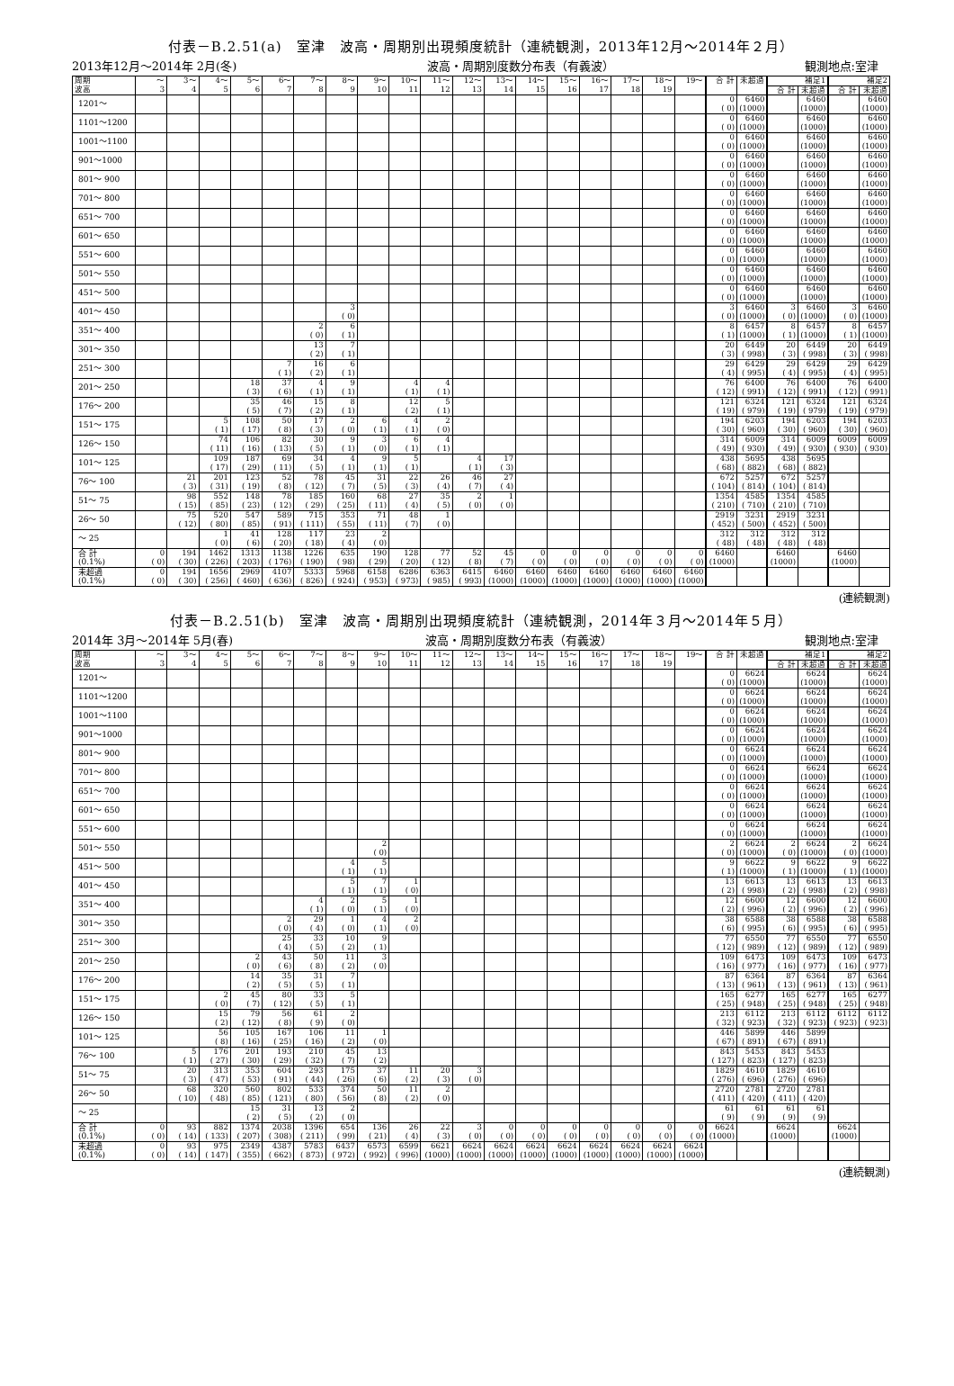付表－B.2.51(a)　室津　波高・周期別出現頻度統計（連続観測，2013年12月～2014年２月）
2013年12月～2014年 2月(冬) 波高・周期別度数分布表（有義波） 観測地点:室津　
| 周期 波高 | ～ 3 | 3～ 4 | 4～ 5 | 5～ 6 | 6～ 7 | 7～ 8 | 8～ 9 | 9～ 10 | 10～ 11 | 11～ 12 | 12～ 13 | 13～ 14 | 14～ 15 | 15～ 16 | 16～ 17 | 17～ 18 | 18～ 19 | 19～ | 合 計 | 未超過 | 補足1 | | 補足2 | |
| --- | --- | --- | --- | --- | --- | --- | --- | --- | --- | --- | --- | --- | --- | --- | --- | --- | --- | --- | --- | --- | --- | --- | --- | --- |
| | | | | | | | | | | | | | | | | | | | | | 合 計 | 未超過 | 合 計 | 未超過 |
| 1201～ | | | | | | | | | | | | | | | | | | | 0 ( 0) | 6460 (1000) | | 6460 (1000) | | 6460 (1000) |
| 1101～1200 | | | | | | | | | | | | | | | | | | | 0 ( 0) | 6460 (1000) | | 6460 (1000) | | 6460 (1000) |
| 1001～1100 | | | | | | | | | | | | | | | | | | | 0 ( 0) | 6460 (1000) | | 6460 (1000) | | 6460 (1000) |
| 901～1000 | | | | | | | | | | | | | | | | | | | 0 ( 0) | 6460 (1000) | | 6460 (1000) | | 6460 (1000) |
| 801～ 900 | | | | | | | | | | | | | | | | | | | 0 ( 0) | 6460 (1000) | | 6460 (1000) | | 6460 (1000) |
| 701～ 800 | | | | | | | | | | | | | | | | | | | 0 ( 0) | 6460 (1000) | | 6460 (1000) | | 6460 (1000) |
| 651～ 700 | | | | | | | | | | | | | | | | | | | 0 ( 0) | 6460 (1000) | | 6460 (1000) | | 6460 (1000) |
| 601～ 650 | | | | | | | | | | | | | | | | | | | 0 ( 0) | 6460 (1000) | | 6460 (1000) | | 6460 (1000) |
| 551～ 600 | | | | | | | | | | | | | | | | | | | 0 ( 0) | 6460 (1000) | | 6460 (1000) | | 6460 (1000) |
| 501～ 550 | | | | | | | | | | | | | | | | | | | 0 ( 0) | 6460 (1000) | | 6460 (1000) | | 6460 (1000) |
| 451～ 500 | | | | | | | | | | | | | | | | | | | 0 ( 0) | 6460 (1000) | | 6460 (1000) | | 6460 (1000) |
| 401～ 450 | | | | | | | 3 ( 0) | | | | | | | | | | | | 3 ( 0) | 6460 (1000) | 3 ( 0) | 6460 (1000) | 3 ( 0) | 6460 (1000) |
| 351～ 400 | | | | | | 2 ( 0) | 6 ( 1) | | | | | | | | | | | | 8 ( 1) | 6457 (1000) | 8 ( 1) | 6457 (1000) | 8 ( 1) | 6457 (1000) |
| 301～ 350 | | | | | | 13 ( 2) | 7 ( 1) | | | | | | | | | | | | 20 ( 3) | 6449 ( 998) | 20 ( 3) | 6449 ( 998) | 20 ( 3) | 6449 ( 998) |
| 251～ 300 | | | | | 7 ( 1) | 16 ( 2) | 6 ( 1) | | | | | | | | | | | | 29 ( 4) | 6429 ( 995) | 29 ( 4) | 6429 ( 995) | 29 ( 4) | 6429 ( 995) |
| 201～ 250 | | | | 18 ( 3) | 37 ( 6) | 4 ( 1) | 9 ( 1) | | 4 ( 1) | 4 ( 1) | | | | | | | | | 76 ( 12) | 6400 ( 991) | 76 ( 12) | 6400 ( 991) | 76 ( 12) | 6400 ( 991) |
| 176～ 200 | | | | 35 ( 5) | 46 ( 7) | 15 ( 2) | 8 ( 1) | | 12 ( 2) | 5 ( 1) | | | | | | | | | 121 ( 19) | 6324 ( 979) | 121 ( 19) | 6324 ( 979) | 121 ( 19) | 6324 ( 979) |
| 151～ 175 | | | 5 ( 1) | 108 ( 17) | 50 ( 8) | 17 ( 3) | 2 ( 0) | 6 ( 1) | 4 ( 1) | 2 ( 0) | | | | | | | | | 194 ( 30) | 6203 ( 960) | 194 ( 30) | 6203 ( 960) | 194 ( 30) | 6203 ( 960) |
| 126～ 150 | | | 74 ( 11) | 106 ( 16) | 82 ( 13) | 30 ( 5) | 9 ( 1) | 3 ( 0) | 6 ( 1) | 4 ( 1) | | | | | | | | | 314 ( 49) | 6009 ( 930) | 314 ( 49) | 6009 ( 930) | 6009 ( 930) | 6009 ( 930) |
| 101～ 125 | | | 109 ( 17) | 187 ( 29) | 69 ( 11) | 34 ( 5) | 4 ( 1) | 9 ( 1) | 5 ( 1) | | 4 ( 1) | 17 ( 3) | | | | | | | 438 ( 68) | 5695 ( 882) | 438 ( 68) | 5695 ( 882) | | |
| 76～ 100 | | 21 ( 3) | 201 ( 31) | 123 ( 19) | 52 ( 8) | 78 ( 12) | 45 ( 7) | 31 ( 5) | 22 ( 3) | 26 ( 4) | 46 ( 7) | 27 ( 4) | | | | | | | 672 ( 104) | 5257 ( 814) | 672 ( 104) | 5257 ( 814) | | |
| 51～ 75 | | 98 ( 15) | 552 ( 85) | 148 ( 23) | 78 ( 12) | 185 ( 29) | 160 ( 25) | 68 ( 11) | 27 ( 4) | 35 ( 5) | 2 ( 0) | 1 ( 0) | | | | | | | 1354 ( 210) | 4585 ( 710) | 1354 ( 210) | 4585 ( 710) | | |
| 26～ 50 | | 75 ( 12) | 520 ( 80) | 547 ( 85) | 589 ( 91) | 715 ( 111) | 353 ( 55) | 71 ( 11) | 48 ( 7) | 1 ( 0) | | | | | | | | | 2919 ( 452) | 3231 ( 500) | 2919 ( 452) | 3231 ( 500) | | |
| ～ 25 | | | 1 ( 0) | 41 ( 6) | 128 ( 20) | 117 ( 18) | 23 ( 4) | 2 ( 0) | | | | | | | | | | | 312 ( 48) | 312 ( 48) | 312 ( 48) | 312 ( 48) | | |
| 合 計 (0.1%) | 0 ( 0) | 194 ( 30) | 1462 ( 226) | 1313 ( 203) | 1138 ( 176) | 1226 ( 190) | 635 ( 98) | 190 ( 29) | 128 ( 20) | 77 ( 12) | 52 ( 8) | 45 ( 7) | 0 ( 0) | 0 ( 0) | 0 ( 0) | 0 ( 0) | 0 ( 0) | 0 ( 0) | 6460 (1000) | | 6460 (1000) | | 6460 (1000) | |
| 未超過 (0.1%) | 0 ( 0) | 194 ( 30) | 1656 ( 256) | 2969 ( 460) | 4107 ( 636) | 5333 ( 826) | 5968 ( 924) | 6158 ( 953) | 6286 ( 973) | 6363 ( 985) | 6415 ( 993) | 6460 (1000) | 6460 (1000) | 6460 (1000) | 6460 (1000) | 6460 (1000) | 6460 (1000) | 6460 (1000) | | | | | | |
(連続観測)
付表－B.2.51(b)　室津　波高・周期別出現頻度統計（連続観測，2014年３月～2014年５月）
2014年 3月～2014年 5月(春) 波高・周期別度数分布表（有義波） 観測地点:室津　
| 周期 波高 | ～ 3 | 3～ 4 | 4～ 5 | 5～ 6 | 6～ 7 | 7～ 8 | 8～ 9 | 9～ 10 | 10～ 11 | 11～ 12 | 12～ 13 | 13～ 14 | 14～ 15 | 15～ 16 | 16～ 17 | 17～ 18 | 18～ 19 | 19～ | 合 計 | 未超過 | 補足1 | | 補足2 | |
| --- | --- | --- | --- | --- | --- | --- | --- | --- | --- | --- | --- | --- | --- | --- | --- | --- | --- | --- | --- | --- | --- | --- | --- | --- |
| | | | | | | | | | | | | | | | | | | | | | 合 計 | 未超過 | 合 計 | 未超過 |
| 1201～ | | | | | | | | | | | | | | | | | | | 0 ( 0) | 6624 (1000) | | 6624 (1000) | | 6624 (1000) |
| 1101～1200 | | | | | | | | | | | | | | | | | | | 0 ( 0) | 6624 (1000) | | 6624 (1000) | | 6624 (1000) |
| 1001～1100 | | | | | | | | | | | | | | | | | | | 0 ( 0) | 6624 (1000) | | 6624 (1000) | | 6624 (1000) |
| 901～1000 | | | | | | | | | | | | | | | | | | | 0 ( 0) | 6624 (1000) | | 6624 (1000) | | 6624 (1000) |
| 801～ 900 | | | | | | | | | | | | | | | | | | | 0 ( 0) | 6624 (1000) | | 6624 (1000) | | 6624 (1000) |
| 701～ 800 | | | | | | | | | | | | | | | | | | | 0 ( 0) | 6624 (1000) | | 6624 (1000) | | 6624 (1000) |
| 651～ 700 | | | | | | | | | | | | | | | | | | | 0 ( 0) | 6624 (1000) | | 6624 (1000) | | 6624 (1000) |
| 601～ 650 | | | | | | | | | | | | | | | | | | | 0 ( 0) | 6624 (1000) | | 6624 (1000) | | 6624 (1000) |
| 551～ 600 | | | | | | | | | | | | | | | | | | | 0 ( 0) | 6624 (1000) | | 6624 (1000) | | 6624 (1000) |
| 501～ 550 | | | | | | | | 2 ( 0) | | | | | | | | | | | 2 ( 0) | 6624 (1000) | 2 ( 0) | 6624 (1000) | 2 ( 0) | 6624 (1000) |
| 451～ 500 | | | | | | | 4 ( 1) | 5 ( 1) | | | | | | | | | | | 9 ( 1) | 6622 (1000) | 9 ( 1) | 6622 (1000) | 9 ( 1) | 6622 (1000) |
| 401～ 450 | | | | | | | 5 ( 1) | 7 ( 1) | 1 ( 0) | | | | | | | | | | 13 ( 2) | 6613 ( 998) | 13 ( 2) | 6613 ( 998) | 13 ( 2) | 6613 ( 998) |
| 351～ 400 | | | | | | 4 ( 1) | 2 ( 0) | 5 ( 1) | 1 ( 0) | | | | | | | | | | 12 ( 2) | 6600 ( 996) | 12 ( 2) | 6600 ( 996) | 12 ( 2) | 6600 ( 996) |
| 301～ 350 | | | | | 2 ( 0) | 29 ( 4) | 1 ( 0) | 4 ( 1) | 2 ( 0) | | | | | | | | | | 38 ( 6) | 6588 ( 995) | 38 ( 6) | 6588 ( 995) | 38 ( 6) | 6588 ( 995) |
| 251～ 300 | | | | | 25 ( 4) | 33 ( 5) | 10 ( 2) | 9 ( 1) | | | | | | | | | | | 77 ( 12) | 6550 ( 989) | 77 ( 12) | 6550 ( 989) | 77 ( 12) | 6550 ( 989) |
| 201～ 250 | | | | 2 ( 0) | 43 ( 6) | 50 ( 8) | 11 ( 2) | 3 ( 0) | | | | | | | | | | | 109 ( 16) | 6473 ( 977) | 109 ( 16) | 6473 ( 977) | 109 ( 16) | 6473 ( 977) |
| 176～ 200 | | | | 14 ( 2) | 35 ( 5) | 31 ( 5) | 7 ( 1) | | | | | | | | | | | | 87 ( 13) | 6364 ( 961) | 87 ( 13) | 6364 ( 961) | 87 ( 13) | 6364 ( 961) |
| 151～ 175 | | | 2 ( 0) | 45 ( 7) | 80 ( 12) | 33 ( 5) | 5 ( 1) | | | | | | | | | | | | 165 ( 25) | 6277 ( 948) | 165 ( 25) | 6277 ( 948) | 165 ( 25) | 6277 ( 948) |
| 126～ 150 | | | 15 ( 2) | 79 ( 12) | 56 ( 8) | 61 ( 9) | 2 ( 0) | | | | | | | | | | | | 213 ( 32) | 6112 ( 923) | 213 ( 32) | 6112 ( 923) | 6112 ( 923) | 6112 ( 923) |
| 101～ 125 | | | 56 ( 8) | 105 ( 16) | 167 ( 25) | 106 ( 16) | 11 ( 2) | 1 ( 0) | | | | | | | | | | | 446 ( 67) | 5899 ( 891) | 446 ( 67) | 5899 ( 891) | | |
| 76～ 100 | | 5 ( 1) | 176 ( 27) | 201 ( 30) | 193 ( 29) | 210 ( 32) | 45 ( 7) | 13 ( 2) | | | | | | | | | | | 843 ( 127) | 5453 ( 823) | 843 ( 127) | 5453 ( 823) | | |
| 51～ 75 | | 20 ( 3) | 313 ( 47) | 353 ( 53) | 604 ( 91) | 293 ( 44) | 175 ( 26) | 37 ( 6) | 11 ( 2) | 20 ( 3) | 3 ( 0) | | | | | | | | 1829 ( 276) | 4610 ( 696) | 1829 ( 276) | 4610 ( 696) | | |
| 26～ 50 | | 68 ( 10) | 320 ( 48) | 560 ( 85) | 802 ( 121) | 533 ( 80) | 374 ( 56) | 50 ( 8) | 11 ( 2) | 2 ( 0) | | | | | | | | | 2720 ( 411) | 2781 ( 420) | 2720 ( 411) | 2781 ( 420) | | |
| ～ 25 | | | | 15 ( 2) | 31 ( 5) | 13 ( 2) | 2 ( 0) | | | | | | | | | | | | 61 ( 9) | 61 ( 9) | 61 ( 9) | 61 ( 9) | | |
| 合 計 (0.1%) | 0 ( 0) | 93 ( 14) | 882 ( 133) | 1374 ( 207) | 2038 ( 308) | 1396 ( 211) | 654 ( 99) | 136 ( 21) | 26 ( 4) | 22 ( 3) | 3 ( 0) | 0 ( 0) | 0 ( 0) | 0 ( 0) | 0 ( 0) | 0 ( 0) | 0 ( 0) | 0 ( 0) | 6624 (1000) | | 6624 (1000) | | 6624 (1000) | |
| 未超過 (0.1%) | 0 ( 0) | 93 ( 14) | 975 ( 147) | 2349 ( 355) | 4387 ( 662) | 5783 ( 873) | 6437 ( 972) | 6573 ( 992) | 6599 ( 996) | 6621 (1000) | 6624 (1000) | 6624 (1000) | 6624 (1000) | 6624 (1000) | 6624 (1000) | 6624 (1000) | 6624 (1000) | 6624 (1000) | | | | | | |
(連続観測)